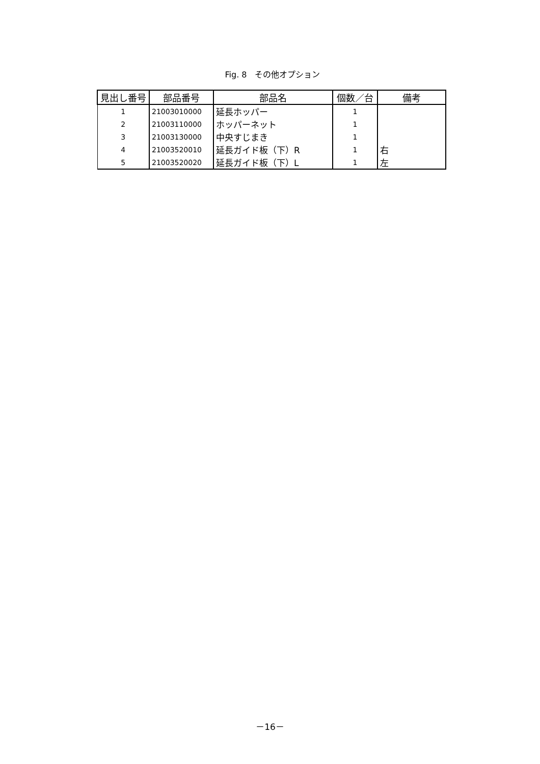Fig. 8　その他オプション
| 見出し番号 | 部品番号 | 部品名 | 個数／台 | 備考 |
| --- | --- | --- | --- | --- |
| 1 | 21003010000 | 延長ホッパー | 1 | |
| 2 | 21003110000 | ホッパーネット | 1 | |
| 3 | 21003130000 | 中央すじまき | 1 | |
| 4 | 21003520010 | 延長ガイド板（下）R | 1 | 右 |
| 5 | 21003520020 | 延長ガイド板（下）L | 1 | 左 |
－16－